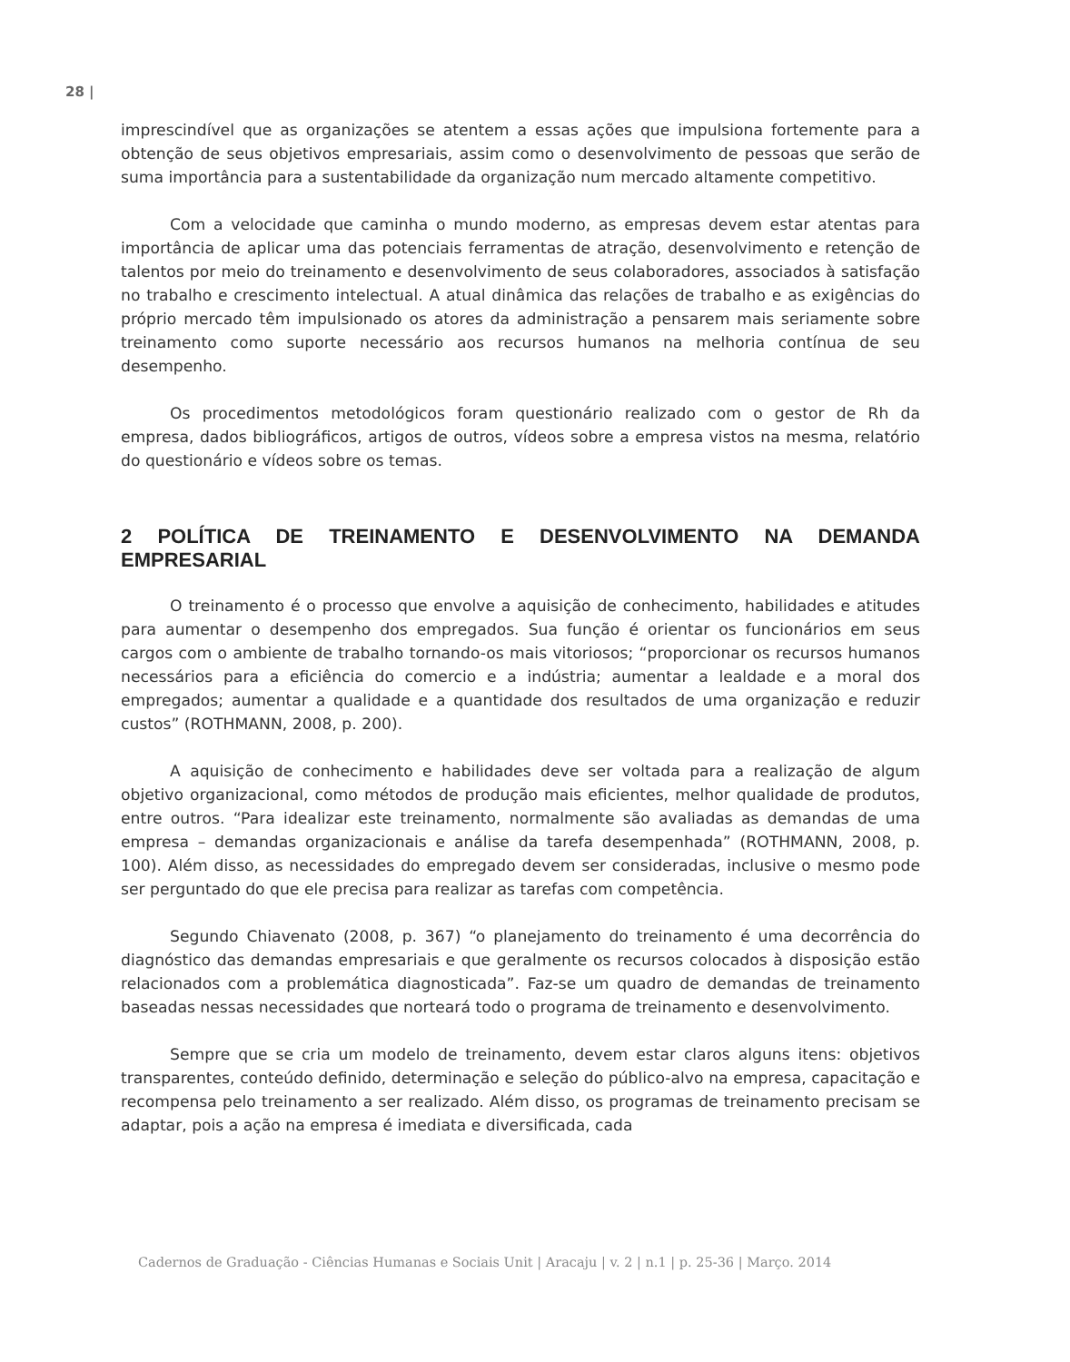28 |
imprescindível que as organizações se atentem a essas ações que impulsiona fortemente para a obtenção de seus objetivos empresariais, assim como o desenvolvimento de pessoas que serão de suma importância para a sustentabilidade da organização num mercado altamente competitivo.
Com a velocidade que caminha o mundo moderno, as empresas devem estar atentas para importância de aplicar uma das potenciais ferramentas de atração, desenvolvimento e retenção de talentos por meio do treinamento e desenvolvimento de seus colaboradores, associados à satisfação no trabalho e crescimento intelectual. A atual dinâmica das relações de trabalho e as exigências do próprio mercado têm impulsionado os atores da administração a pensarem mais seriamente sobre treinamento como suporte necessário aos recursos humanos na melhoria contínua de seu desempenho.
Os procedimentos metodológicos foram questionário realizado com o gestor de Rh da empresa, dados bibliográficos, artigos de outros, vídeos sobre a empresa vistos na mesma, relatório do questionário e vídeos sobre os temas.
2 POLÍTICA DE TREINAMENTO E DESENVOLVIMENTO NA DEMANDA EMPRESARIAL
O treinamento é o processo que envolve a aquisição de conhecimento, habilidades e atitudes para aumentar o desempenho dos empregados. Sua função é orientar os funcionários em seus cargos com o ambiente de trabalho tornando-os mais vitoriosos; “proporcionar os recursos humanos necessários para a eficiência do comercio e a indústria; aumentar a lealdade e a moral dos empregados; aumentar a qualidade e a quantidade dos resultados de uma organização e reduzir custos” (ROTHMANN, 2008, p. 200).
A aquisição de conhecimento e habilidades deve ser voltada para a realização de algum objetivo organizacional, como métodos de produção mais eficientes, melhor qualidade de produtos, entre outros. “Para idealizar este treinamento, normalmente são avaliadas as demandas de uma empresa – demandas organizacionais e análise da tarefa desempenhada” (ROTHMANN, 2008, p. 100). Além disso, as necessidades do empregado devem ser consideradas, inclusive o mesmo pode ser perguntado do que ele precisa para realizar as tarefas com competência.
Segundo Chiavenato (2008, p. 367) “o planejamento do treinamento é uma decorrência do diagnóstico das demandas empresariais e que geralmente os recursos colocados à disposição estão relacionados com a problemática diagnosticada”. Faz-se um quadro de demandas de treinamento baseadas nessas necessidades que norteará todo o programa de treinamento e desenvolvimento.
Sempre que se cria um modelo de treinamento, devem estar claros alguns itens: objetivos transparentes, conteúdo definido, determinação e seleção do público-alvo na empresa, capacitação e recompensa pelo treinamento a ser realizado. Além disso, os programas de treinamento precisam se adaptar, pois a ação na empresa é imediata e diversificada, cada
Cadernos de Graduação - Ciências Humanas e Sociais Unit | Aracaju | v. 2 | n.1 | p. 25-36 | Março. 2014